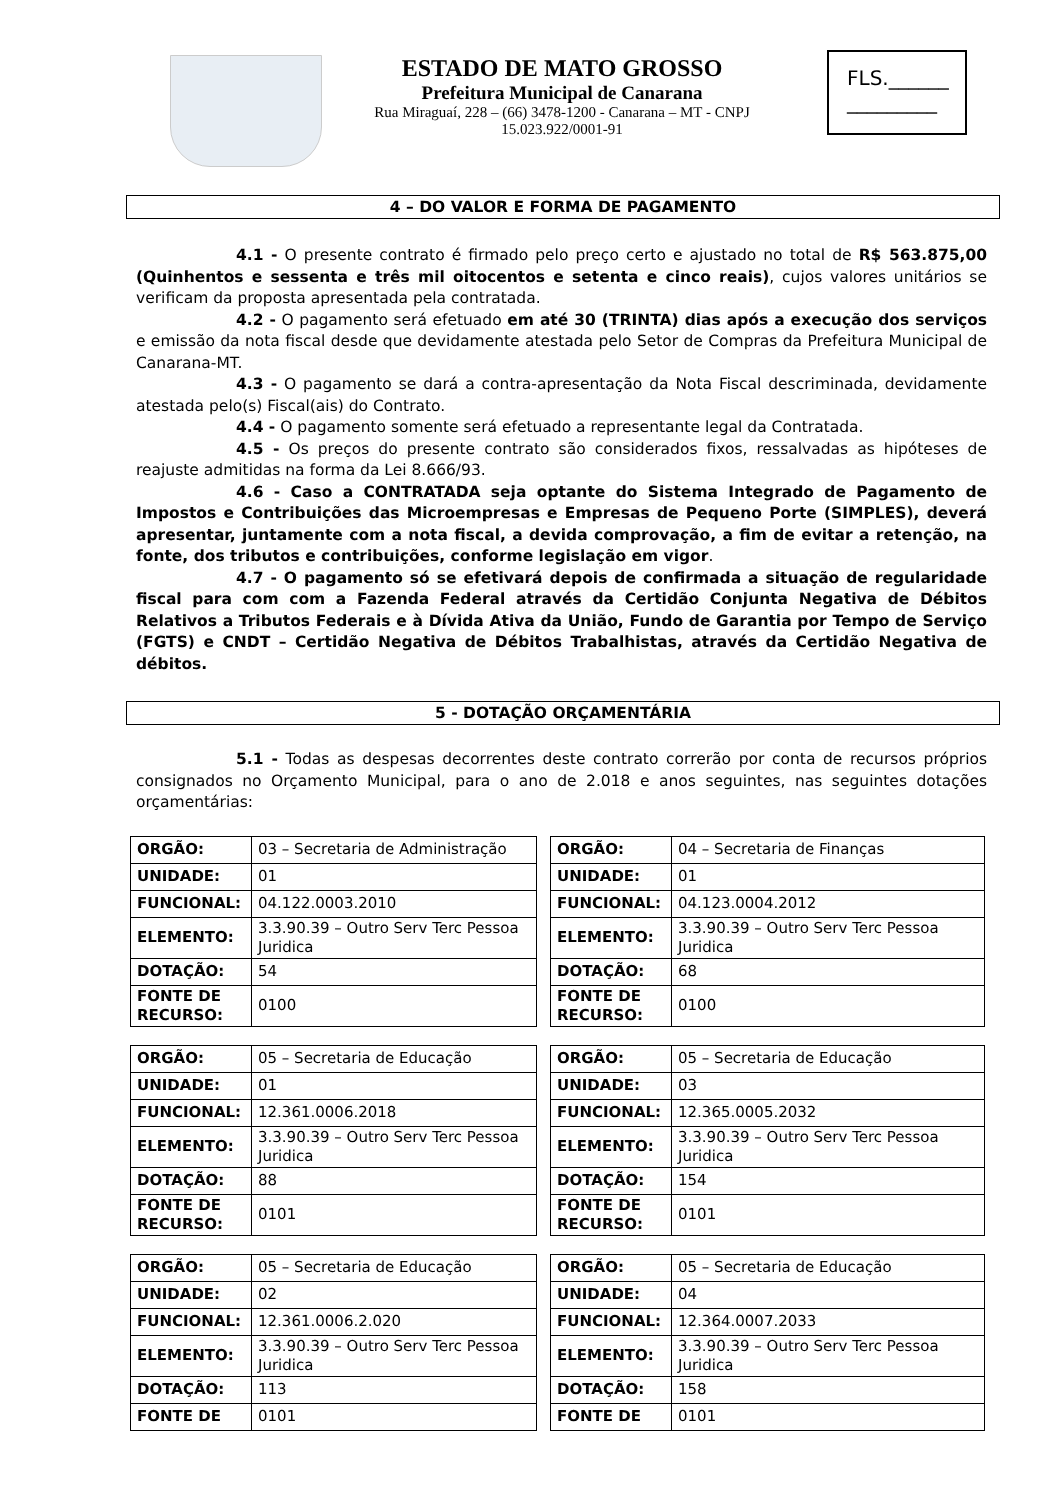ESTADO DE MATO GROSSO
Prefeitura Municipal de Canarana
Rua Miraguaí, 228 – (66) 3478-1200 - Canarana – MT - CNPJ 15.023.922/0001-91
FLS.______
_________
4 – DO VALOR E FORMA DE PAGAMENTO
4.1 - O presente contrato é firmado pelo preço certo e ajustado no total de R$ 563.875,00 (Quinhentos e sessenta e três mil oitocentos e setenta e cinco reais), cujos valores unitários se verificam da proposta apresentada pela contratada.
4.2 - O pagamento será efetuado em até 30 (TRINTA) dias após a execução dos serviços e emissão da nota fiscal desde que devidamente atestada pelo Setor de Compras da Prefeitura Municipal de Canarana-MT.
4.3 - O pagamento se dará a contra-apresentação da Nota Fiscal descriminada, devidamente atestada pelo(s) Fiscal(ais) do Contrato.
4.4 - O pagamento somente será efetuado a representante legal da Contratada.
4.5 - Os preços do presente contrato são considerados fixos, ressalvadas as hipóteses de reajuste admitidas na forma da Lei 8.666/93.
4.6 - Caso a CONTRATADA seja optante do Sistema Integrado de Pagamento de Impostos e Contribuições das Microempresas e Empresas de Pequeno Porte (SIMPLES), deverá apresentar, juntamente com a nota fiscal, a devida comprovação, a fim de evitar a retenção, na fonte, dos tributos e contribuições, conforme legislação em vigor.
4.7 - O pagamento só se efetivará depois de confirmada a situação de regularidade fiscal para com com a Fazenda Federal através da Certidão Conjunta Negativa de Débitos Relativos a Tributos Federais e à Dívida Ativa da União, Fundo de Garantia por Tempo de Serviço (FGTS) e CNDT – Certidão Negativa de Débitos Trabalhistas, através da Certidão Negativa de débitos.
5 - DOTAÇÃO ORÇAMENTÁRIA
5.1 - Todas as despesas decorrentes deste contrato correrão por conta de recursos próprios consignados no Orçamento Municipal, para o ano de 2.018 e anos seguintes, nas seguintes dotações orçamentárias:
| ORGÃO: | 03 – Secretaria de Administração |
| UNIDADE: | 01 |
| FUNCIONAL: | 04.122.0003.2010 |
| ELEMENTO: | 3.3.90.39 – Outro Serv Terc Pessoa Juridica |
| DOTAÇÃO: | 54 |
| FONTE DE RECURSO: | 0100 |
| ORGÃO: | 04 – Secretaria de Finanças |
| UNIDADE: | 01 |
| FUNCIONAL: | 04.123.0004.2012 |
| ELEMENTO: | 3.3.90.39 – Outro Serv Terc Pessoa Juridica |
| DOTAÇÃO: | 68 |
| FONTE DE RECURSO: | 0100 |
| ORGÃO: | 05 – Secretaria de Educação |
| UNIDADE: | 01 |
| FUNCIONAL: | 12.361.0006.2018 |
| ELEMENTO: | 3.3.90.39 – Outro Serv Terc Pessoa Juridica |
| DOTAÇÃO: | 88 |
| FONTE DE RECURSO: | 0101 |
| ORGÃO: | 05 – Secretaria de Educação |
| UNIDADE: | 03 |
| FUNCIONAL: | 12.365.0005.2032 |
| ELEMENTO: | 3.3.90.39 – Outro Serv Terc Pessoa Juridica |
| DOTAÇÃO: | 154 |
| FONTE DE RECURSO: | 0101 |
| ORGÃO: | 05 – Secretaria de Educação |
| UNIDADE: | 02 |
| FUNCIONAL: | 12.361.0006.2.020 |
| ELEMENTO: | 3.3.90.39 – Outro Serv Terc Pessoa Juridica |
| DOTAÇÃO: | 113 |
| FONTE DE | 0101 |
| ORGÃO: | 05 – Secretaria de Educação |
| UNIDADE: | 04 |
| FUNCIONAL: | 12.364.0007.2033 |
| ELEMENTO: | 3.3.90.39 – Outro Serv Terc Pessoa Juridica |
| DOTAÇÃO: | 158 |
| FONTE DE | 0101 |